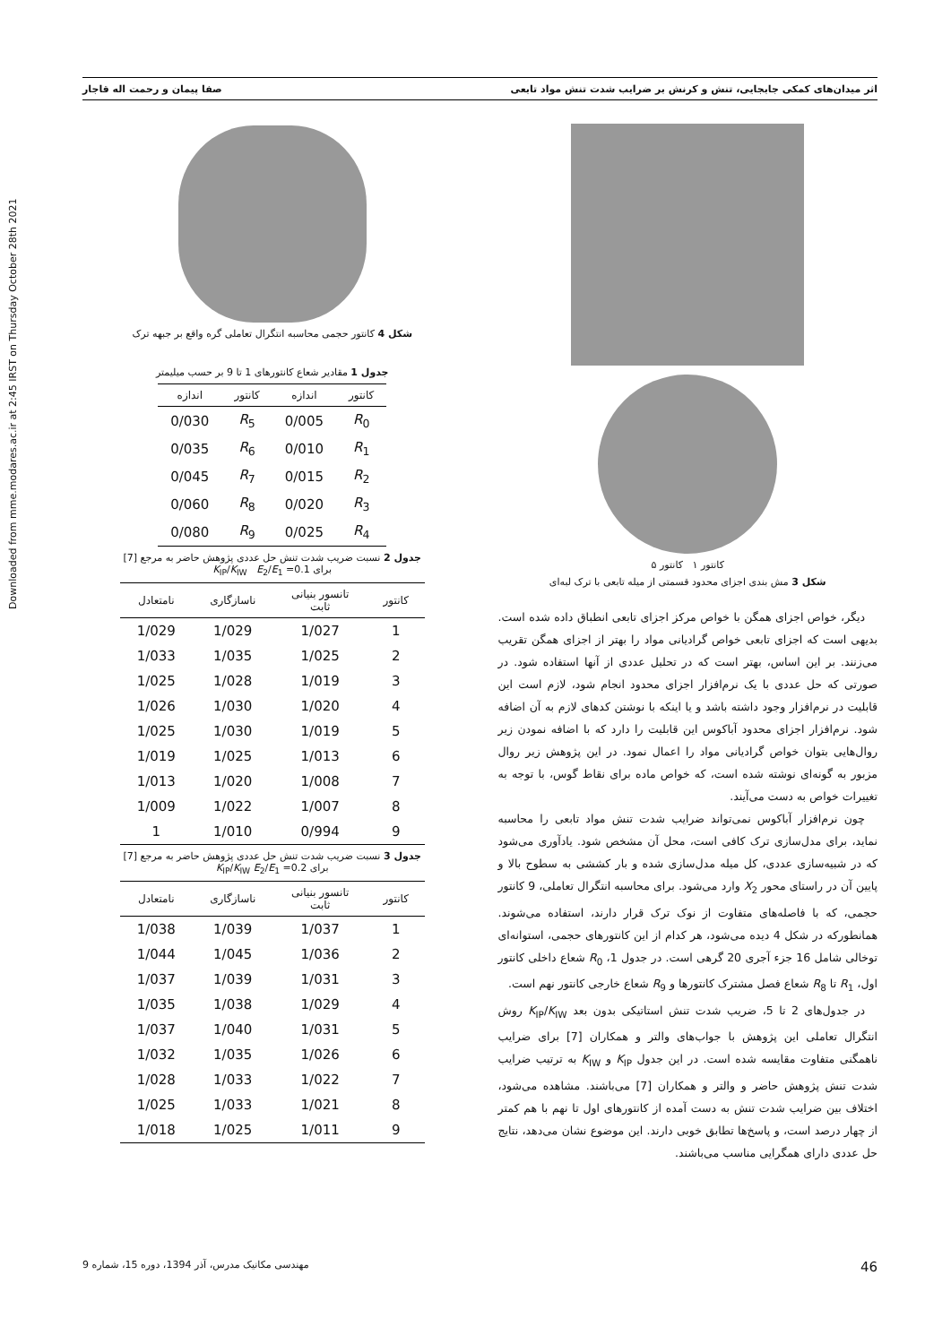Downloaded from mme.modares.ac.ir at 2:45 IRST on Thursday October 28th 2021
اثر میدان‌های کمکی جابجایی، تنش و کرنش بر ضرایب شدت تنش مواد تابعی صفا پیمان و رحمت اله قاجار
کانتور ۱ کانتور ۵
شکل 3 مش بندی اجزای محدود قسمتی از میله تابعی با ترک لبه‌ای
دیگر، خواص اجزای همگن با خواص مرکز اجزای تابعی انطباق داده شده است. بدیهی است که اجزای تابعی خواص گرادیانی مواد را بهتر از اجزای همگن تقریب می‌زنند. بر این اساس، بهتر است که در تحلیل عددی از آنها استفاده شود. در صورتی که حل عددی با یک نرم‌افزار اجزای محدود انجام شود، لازم است این قابلیت در نرم‌افزار وجود داشته باشد و یا اینکه با نوشتن کدهای لازم به آن اضافه شود. نرم‌افزار اجزای محدود آباکوس این قابلیت را دارد که با اضافه نمودن زیر روال‌هایی بتوان خواص گرادیانی مواد را اعمال نمود. در این پژوهش زیر روال مزبور به گونه‌ای نوشته شده است، که خواص ماده برای نقاط گوس، با توجه به تغییرات خواص به دست می‌آیند.
چون نرم‌افزار آباکوس نمی‌تواند ضرایب شدت تنش مواد تابعی را محاسبه نماید، برای مدل‌سازی ترک کافی است، محل آن مشخص شود. یادآوری می‌شود که در شبیه‌سازی عددی، کل میله مدل‌سازی شده و بار کششی به سطوح بالا و پایین آن در راستای محور X<sub>2</sub> وارد می‌شود. برای محاسبه انتگرال تعاملی، 9 کانتور حجمی، که با فاصله‌های متفاوت از نوک ترک قرار دارند، استفاده می‌شوند. همانطورکه در شکل 4 دیده می‌شود، هر کدام از این کانتورهای حجمی، استوانه‌ای توخالی شامل 16 جزء آجری 20 گرهی است. در جدول 1، R<sub>0</sub> شعاع داخلی کانتور اول، R<sub>1</sub> تا R<sub>8</sub> شعاع فصل مشترک کانتورها و R<sub>9</sub> شعاع خارجی کانتور نهم است.
در جدول‌های 2 تا 5، ضریب شدت تنش استاتیکی بدون بعد K<sub>IP</sub>/K<sub>IW</sub> روش انتگرال تعاملی این پژوهش با جواب‌های والتر و همکاران [7] برای ضرایب ناهمگنی متفاوت مقایسه شده است. در این جدول K<sub>IP</sub> و K<sub>IW</sub> به ترتیب ضرایب شدت تنش پژوهش حاضر و والتر و همکاران [7] می‌باشند. مشاهده می‌شود، اختلاف بین ضرایب شدت تنش به دست آمده از کانتورهای اول تا نهم با هم کمتر از چهار درصد است، و پاسخ‌ها تطابق خوبی دارند. این موضوع نشان می‌دهد، نتایج حل عددی دارای همگرایی مناسب می‌باشند.
شکل 4 کانتور حجمی محاسبه انتگرال تعاملی گره واقع بر جبهه ترک
جدول 1 مقادیر شعاع کانتورهای 1 تا 9 بر حسب میلیمتر
| کانتور | اندازه | کانتور | اندازه |
| --- | --- | --- | --- |
| R<sub>0</sub> | 0/005 | R<sub>5</sub> | 0/030 |
| R<sub>1</sub> | 0/010 | R<sub>6</sub> | 0/035 |
| R<sub>2</sub> | 0/015 | R<sub>7</sub> | 0/045 |
| R<sub>3</sub> | 0/020 | R<sub>8</sub> | 0/060 |
| R<sub>4</sub> | 0/025 | R<sub>9</sub> | 0/080 |
جدول 2 نسبت ضریب شدت تنش حل عددی پژوهش حاضر به مرجع [7]
برای K<sub>IP</sub>/K<sub>IW</sub> E<sub>2</sub>/E<sub>1</sub> =0.1
| کانتور | تانسور بنیانی ثابت | ناسازگاری | نامتعادل |
| --- | --- | --- | --- |
| 1 | 1/027 | 1/029 | 1/029 |
| 2 | 1/025 | 1/035 | 1/033 |
| 3 | 1/019 | 1/028 | 1/025 |
| 4 | 1/020 | 1/030 | 1/026 |
| 5 | 1/019 | 1/030 | 1/025 |
| 6 | 1/013 | 1/025 | 1/019 |
| 7 | 1/008 | 1/020 | 1/013 |
| 8 | 1/007 | 1/022 | 1/009 |
| 9 | 0/994 | 1/010 | 1 |
جدول 3 نسبت ضریب شدت تنش حل عددی پژوهش حاضر به مرجع [7]
برای K<sub>IP</sub>/K<sub>IW</sub> E<sub>2</sub>/E<sub>1</sub> =0.2
| کانتور | تانسور بنیانی ثابت | ناسازگاری | نامتعادل |
| --- | --- | --- | --- |
| 1 | 1/037 | 1/039 | 1/038 |
| 2 | 1/036 | 1/045 | 1/044 |
| 3 | 1/031 | 1/039 | 1/037 |
| 4 | 1/029 | 1/038 | 1/035 |
| 5 | 1/031 | 1/040 | 1/037 |
| 6 | 1/026 | 1/035 | 1/032 |
| 7 | 1/022 | 1/033 | 1/028 |
| 8 | 1/021 | 1/033 | 1/025 |
| 9 | 1/011 | 1/025 | 1/018 |
46 مهندسی مکانیک مدرس، آذر 1394، دوره 15، شماره 9